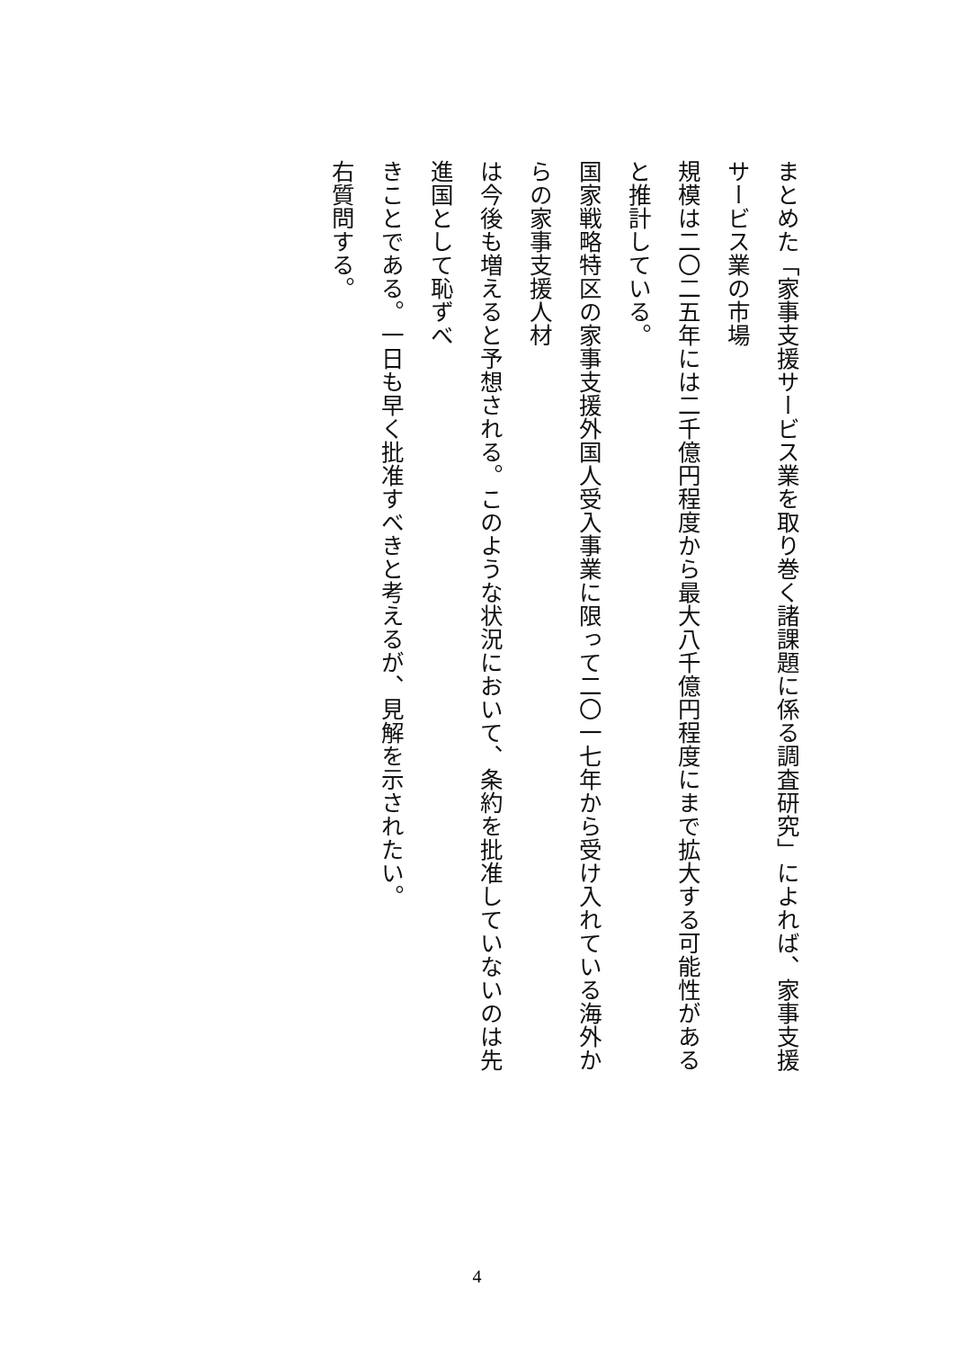まとめた「家事支援サービス業を取り巻く諸課題に係る調査研究」によれば、家事支援サービス業の市場
規模は二〇二五年には二千億円程度から最大八千億円程度にまで拡大する可能性があると推計している。
国家戦略特区の家事支援外国人受入事業に限って二〇一七年から受け入れている海外からの家事支援人材
は今後も増えると予想される。このような状況において、条約を批准していないのは先進国として恥ずべ
きことである。一日も早く批准すべきと考えるが、見解を示されたい。
右質問する。
4